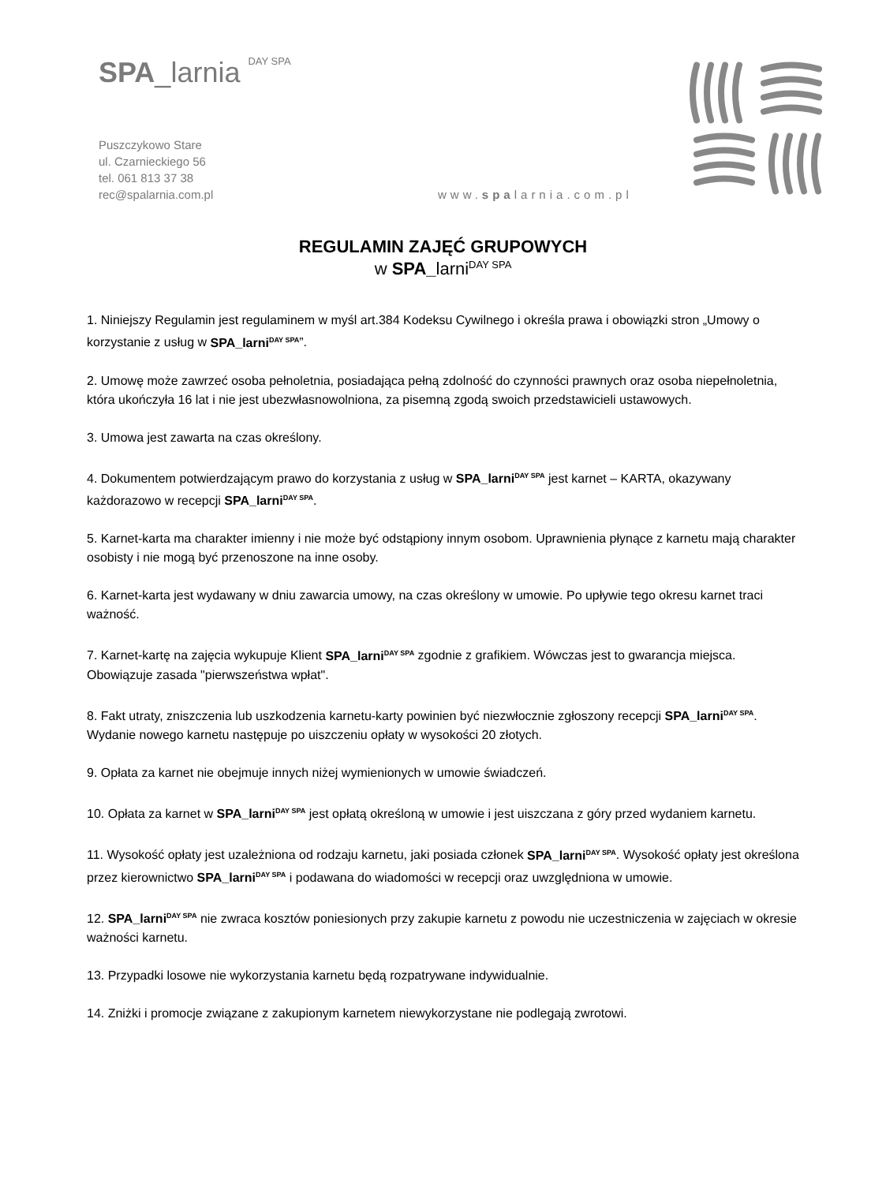SPA_larnia <sup>DAY SPA</sup>
Puszczykowo Stare
ul. Czarnieckiego 56
tel. 061 813 37 38
rec@spalarnia.com.pl
www.spalarnia.com.pl
REGULAMIN ZAJĘĆ GRUPOWYCH
w SPA_larni<sup>DAY SPA</sup>
1. Niniejszy Regulamin jest regulaminem w myśl art.384 Kodeksu Cywilnego i określa prawa i obowiązki stron „Umowy o korzystanie z usług w SPA_larni<sup>DAY SPA</sup>”.
2. Umowę może zawrzeć osoba pełnoletnia, posiadająca pełną zdolność do czynności prawnych oraz osoba niepełnoletnia, która ukończyła 16 lat i nie jest ubezwłasnowolniona, za pisemną zgodą swoich przedstawicieli ustawowych.
3. Umowa jest zawarta na czas określony.
4. Dokumentem potwierdzającym prawo do korzystania z usług w SPA_larni<sup>DAY SPA</sup> jest karnet – KARTA, okazywany każdorazowo w recepcji SPA_larni<sup>DAY SPA</sup>.
5. Karnet-karta ma charakter imienny i nie może być odstąpiony innym osobom. Uprawnienia płynące z karnetu mają charakter osobisty i nie mogą być przenoszone na inne osoby.
6. Karnet-karta jest wydawany w dniu zawarcia umowy, na czas określony w umowie. Po upływie tego okresu karnet traci ważność.
7. Karnet-kartę na zajęcia wykupuje Klient SPA_larni<sup>DAY SPA</sup> zgodnie z grafikiem. Wówczas jest to gwarancja miejsca. Obowiązuje zasada "pierwszeństwa wpłat".
8. Fakt utraty, zniszczenia lub uszkodzenia karnetu-karty powinien być niezwłocznie zgłoszony recepcji SPA_larni<sup>DAY SPA</sup>. Wydanie nowego karnetu następuje po uiszczeniu opłaty w wysokości 20 złotych.
9. Opłata za karnet nie obejmuje innych niżej wymienionych w umowie świadczeń.
10. Opłata za karnet w SPA_larni<sup>DAY SPA</sup> jest opłatą określoną w umowie i jest uiszczana z góry przed wydaniem karnetu.
11. Wysokość opłaty jest uzależniona od rodzaju karnetu, jaki posiada członek SPA_larni<sup>DAY SPA</sup>. Wysokość opłaty jest określona przez kierownictwo SPA_larni<sup>DAY SPA</sup> i podawana do wiadomości w recepcji oraz uwzględniona w umowie.
12. SPA_larni<sup>DAY SPA</sup> nie zwraca kosztów poniesionych przy zakupie karnetu z powodu nie uczestniczenia w zajęciach w okresie ważności karnetu.
13. Przypadki losowe nie wykorzystania karnetu będą rozpatrywane indywidualnie.
14. Zniżki i promocje związane z zakupionym karnetem niewykorzystane nie podlegają zwrotowi.